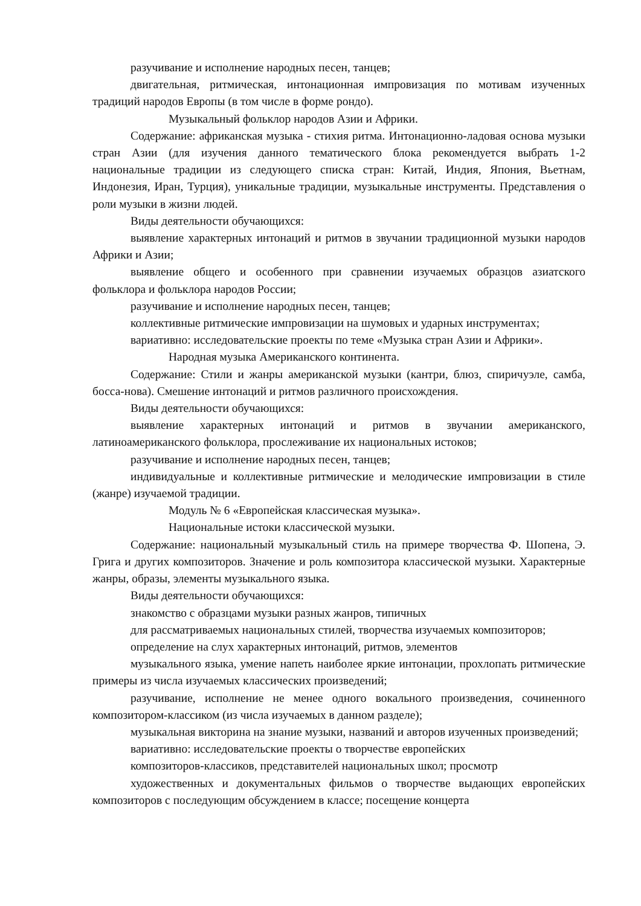разучивание и исполнение народных песен, танцев;
двигательная, ритмическая, интонационная импровизация по мотивам изученных традиций народов Европы (в том числе в форме рондо).
Музыкальный фольклор народов Азии и Африки.
Содержание: африканская музыка - стихия ритма. Интонационно-ладовая основа музыки стран Азии (для изучения данного тематического блока рекомендуется выбрать 1-2 национальные традиции из следующего списка стран: Китай, Индия, Япония, Вьетнам, Индонезия, Иран, Турция), уникальные традиции, музыкальные инструменты. Представления о роли музыки в жизни людей.
Виды деятельности обучающихся:
выявление характерных интонаций и ритмов в звучании традиционной музыки народов Африки и Азии;
выявление общего и особенного при сравнении изучаемых образцов азиатского фольклора и фольклора народов России;
разучивание и исполнение народных песен, танцев;
коллективные ритмические импровизации на шумовых и ударных инструментах;
вариативно: исследовательские проекты по теме «Музыка стран Азии и Африки».
Народная музыка Американского континента.
Содержание: Стили и жанры американской музыки (кантри, блюз, спиричуэле, самба, босса-нова). Смешение интонаций и ритмов различного происхождения.
Виды деятельности обучающихся:
выявление характерных интонаций и ритмов в звучании американского, латиноамериканского фольклора, прослеживание их национальных истоков;
разучивание и исполнение народных песен, танцев;
индивидуальные и коллективные ритмические и мелодические импровизации в стиле (жанре) изучаемой традиции.
Модуль № 6 «Европейская классическая музыка».
Национальные истоки классической музыки.
Содержание: национальный музыкальный стиль на примере творчества Ф. Шопена, Э. Грига и других композиторов. Значение и роль композитора классической музыки. Характерные жанры, образы, элементы музыкального языка.
Виды деятельности обучающихся:
знакомство с образцами музыки разных жанров, типичных
для рассматриваемых национальных стилей, творчества изучаемых композиторов;
определение на слух характерных интонаций, ритмов, элементов
музыкального языка, умение напеть наиболее яркие интонации, прохлопать ритмические примеры из числа изучаемых классических произведений;
разучивание, исполнение не менее одного вокального произведения, сочиненного композитором-классиком (из числа изучаемых в данном разделе);
музыкальная викторина на знание музыки, названий и авторов изученных произведений;
вариативно: исследовательские проекты о творчестве европейских
композиторов-классиков, представителей национальных школ; просмотр
художественных и документальных фильмов о творчестве выдающих европейских композиторов с последующим обсуждением в классе; посещение концерта